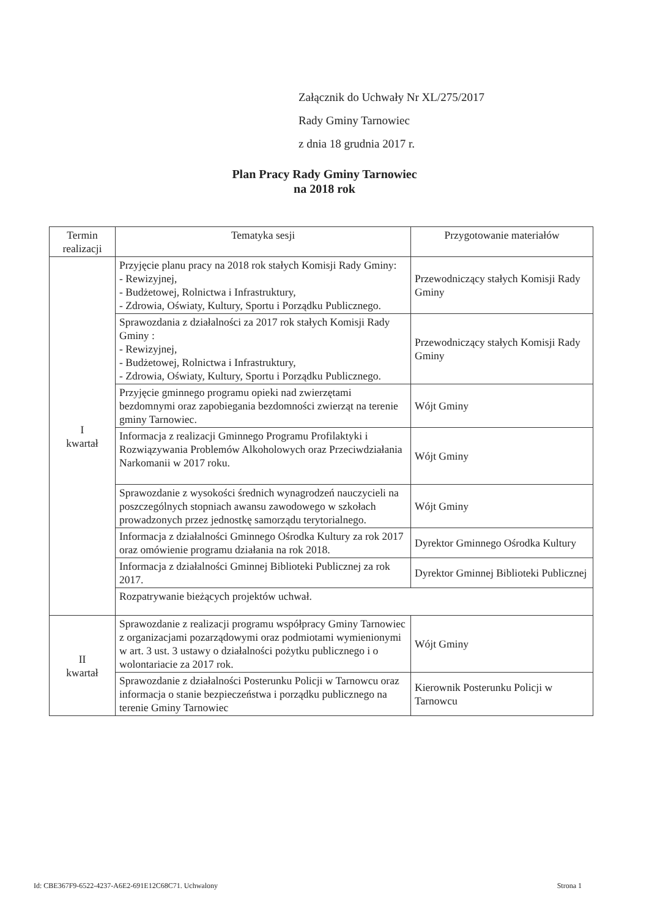Załącznik do Uchwały Nr XL/275/2017
Rady Gminy Tarnowiec
z dnia 18 grudnia 2017 r.
Plan Pracy Rady Gminy Tarnowiec
na 2018 rok
| Termin realizacji | Tematyka sesji | Przygotowanie materiałów |
| --- | --- | --- |
| I kwartał | Przyjęcie planu pracy na 2018 rok stałych Komisji Rady Gminy: - Rewizyjnej, - Budżetowej, Rolnictwa i Infrastruktury, - Zdrowia, Oświaty, Kultury, Sportu i Porządku Publicznego. | Przewodniczący stałych Komisji Rady Gminy |
| | Sprawozdania z działalności za 2017 rok stałych Komisji Rady Gminy : - Rewizyjnej, - Budżetowej, Rolnictwa i Infrastruktury, - Zdrowia, Oświaty, Kultury, Sportu i Porządku Publicznego. | Przewodniczący stałych Komisji Rady Gminy |
| | Przyjęcie gminnego programu opieki nad zwierzętami bezdomnymi oraz zapobiegania bezdomności zwierząt na terenie gminy Tarnowiec. | Wójt Gminy |
| | Informacja z realizacji Gminnego Programu Profilaktyki i Rozwiązywania Problemów Alkoholowych oraz Przeciwdziałania Narkomanii w 2017 roku. | Wójt Gminy |
| | Sprawozdanie z wysokości średnich wynagrodzeń nauczycieli na poszczególnych stopniach awansu zawodowego w szkołach prowadzonych przez jednostkę samorządu terytorialnego. | Wójt Gminy |
| | Informacja z działalności Gminnego Ośrodka Kultury za rok 2017 oraz omówienie programu działania na rok 2018. | Dyrektor Gminnego Ośrodka Kultury |
| | Informacja z działalności Gminnej Biblioteki Publicznej za rok 2017. | Dyrektor Gminnej Biblioteki Publicznej |
| | Rozpatrywanie bieżących projektów uchwał. | |
| II kwartał | Sprawozdanie z realizacji programu współpracy Gminy Tarnowiec z organizacjami pozarządowymi oraz podmiotami wymienionymi w art. 3 ust. 3 ustawy o działalności pożytku publicznego i o wolontariacie za 2017 rok. | Wójt Gminy |
| | Sprawozdanie z działalności Posterunku Policji w Tarnowcu oraz informacja o stanie bezpieczeństwa i porządku publicznego na terenie Gminy Tarnowiec | Kierownik Posterunku Policji w Tarnowcu |
Id: CBE367F9-6522-4237-A6E2-691E12C68C71. Uchwalony Strona 1